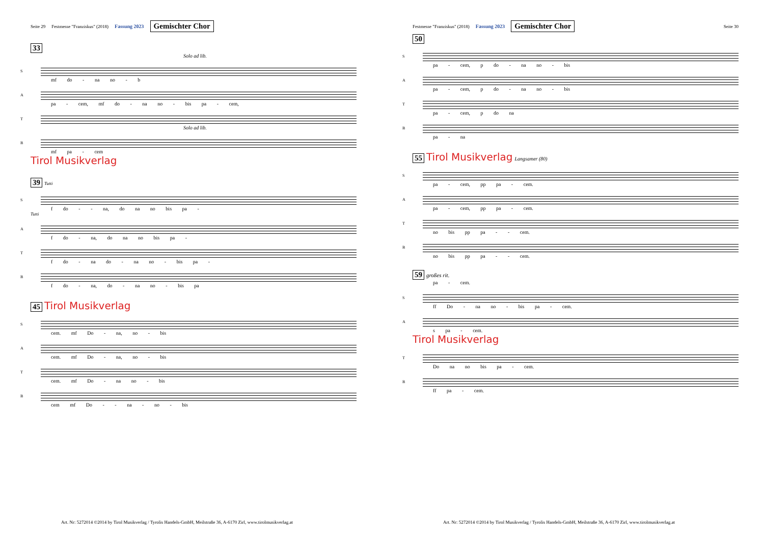Seite 29 Festmesse "Franziskus" (2018) Fassung 2023 Gemischter Chor
33
Solo ad lib.
S
mf do - na no - b
A
pa - cem, mf do - na no - bis pa - cem,
T
Solo ad lib.
B
mf pa - cem
Tirol Musikverlag
39 Tutti
S
f do - - na, do na no bis pa -
Tutti
A
f do - na, do na no bis pa -
T
f do - na do - na no - bis pa -
B
f do - na, do - na no - bis pa
45 Tirol Musikverlag
S
cem. mf Do - na, no - bis
A
cem. mf Do - na, no - bis
T
cem. mf Do - na no - bis
B
cem mf Do - - na - no - bis
Art. Nr: 5272014 ©2014 by Tirol Musikverlag / Tyrolis Handels-GmbH, Meilstraße 36, A-6170 Zirl, www.tirolmusikverlag.at
Festmesse "Franziskus" (2018) Fassung 2023 Gemischter Chor Seite 30
50
S
pa - cem, p do - na no - bis
A
pa - cem, p do - na no - bis
T
pa - cem, p do na
B
pa - na
55 Tirol Musikverlag Langsamer (80)
S
pa - cem, pp pa - cem.
A
pa - cem, pp pa - cem.
T
no bis pp pa - - cem.
B
no bis pp pa - - cem.
59 großes rit.
pa - cem.
S
ff Do - na no - bis pa - cem.
A
s pa - cem.
Tirol Musikverlag
T
Do na no bis pa - cem.
B
ff pa - cem.
Art. Nr: 5272014 ©2014 by Tirol Musikverlag / Tyrolis Handels-GmbH, Meilstraße 36, A-6170 Zirl, www.tirolmusikverlag.at